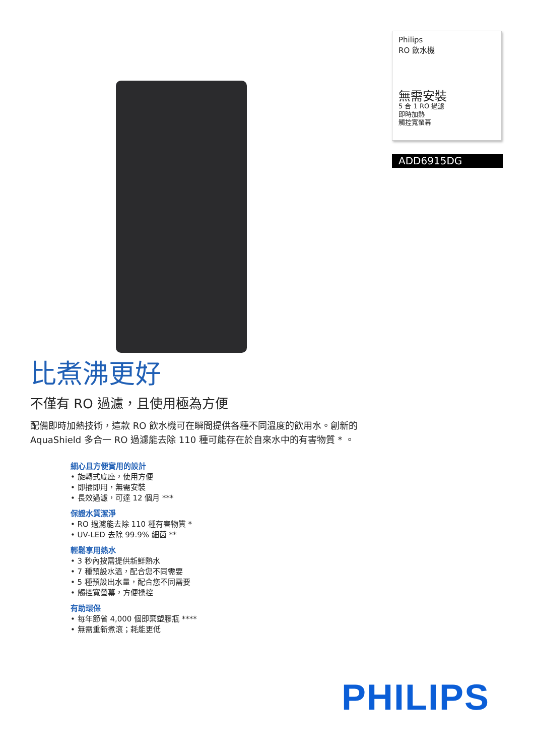Philips
RO 飲水機
無需安裝
5 合 1 RO 過濾
即時加熱
觸控寬螢幕
ADD6915DG
比煮沸更好
不僅有 RO 過濾，且使用極為方便
配備即時加熱技術，這款 RO 飲水機可在瞬間提供各種不同溫度的飲用水。創新的 AquaShield 多合一 RO 過濾能去除 110 種可能存在於自來水中的有害物質 * 。
細心且方便實用的設計
• 旋轉式底座，使用方便
• 即插即用，無需安裝
• 長效過濾，可達 12 個月 ***
保證水質潔淨
• RO 過濾能去除 110 種有害物質 *
• UV-LED 去除 99.9% 細菌 **
輕鬆享用熱水
• 3 秒內按需提供新鮮熱水
• 7 種預設水溫，配合您不同需要
• 5 種預設出水量，配合您不同需要
• 觸控寬螢幕，方便操控
有助環保
• 每年節省 4,000 個即棄塑膠瓶 ****
• 無需重新煮滾；耗能更低
PHILIPS